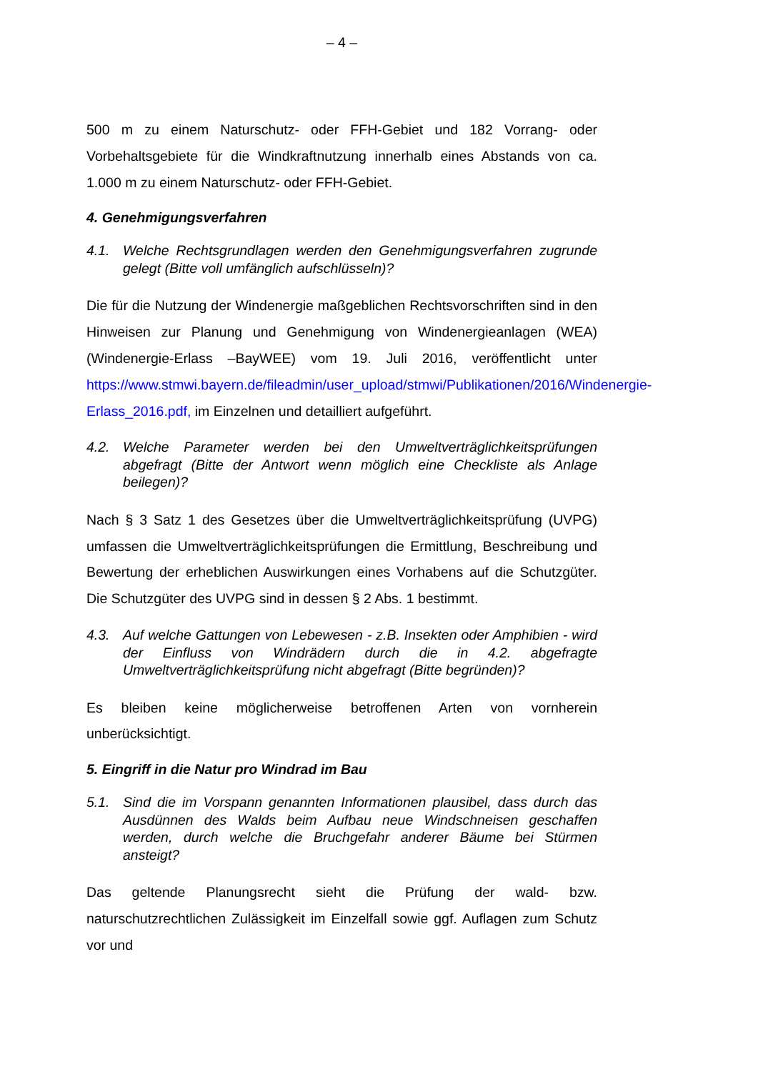– 4 –
500 m zu einem Naturschutz- oder FFH-Gebiet und 182 Vorrang- oder Vorbehaltsgebiete für die Windkraftnutzung innerhalb eines Abstands von ca. 1.000 m zu einem Naturschutz- oder FFH-Gebiet.
4. Genehmigungsverfahren
4.1. Welche Rechtsgrundlagen werden den Genehmigungsverfahren zugrunde gelegt (Bitte voll umfänglich aufschlüsseln)?
Die für die Nutzung der Windenergie maßgeblichen Rechtsvorschriften sind in den Hinweisen zur Planung und Genehmigung von Windenergieanlagen (WEA) (Windenergie-Erlass –BayWEE) vom 19. Juli 2016, veröffentlicht unter https://www.stmwi.bayern.de/fileadmin/user_upload/stmwi/Publikationen/2016/Windenergie-Erlass_2016.pdf, im Einzelnen und detailliert aufgeführt.
4.2. Welche Parameter werden bei den Umweltverträglichkeitsprüfungen abgefragt (Bitte der Antwort wenn möglich eine Checkliste als Anlage beilegen)?
Nach § 3 Satz 1 des Gesetzes über die Umweltverträglichkeitsprüfung (UVPG) umfassen die Umweltverträglichkeitsprüfungen die Ermittlung, Beschreibung und Bewertung der erheblichen Auswirkungen eines Vorhabens auf die Schutzgüter. Die Schutzgüter des UVPG sind in dessen § 2 Abs. 1 bestimmt.
4.3. Auf welche Gattungen von Lebewesen - z.B. Insekten oder Amphibien - wird der Einfluss von Windrädern durch die in 4.2. abgefragte Umweltverträglichkeitsprüfung nicht abgefragt (Bitte begründen)?
Es bleiben keine möglicherweise betroffenen Arten von vornherein unberücksichtigt.
5. Eingriff in die Natur pro Windrad im Bau
5.1. Sind die im Vorspann genannten Informationen plausibel, dass durch das Ausdünnen des Walds beim Aufbau neue Windschneisen geschaffen werden, durch welche die Bruchgefahr anderer Bäume bei Stürmen ansteigt?
Das geltende Planungsrecht sieht die Prüfung der wald- bzw. naturschutzrechtlichen Zulässigkeit im Einzelfall sowie ggf. Auflagen zum Schutz vor und